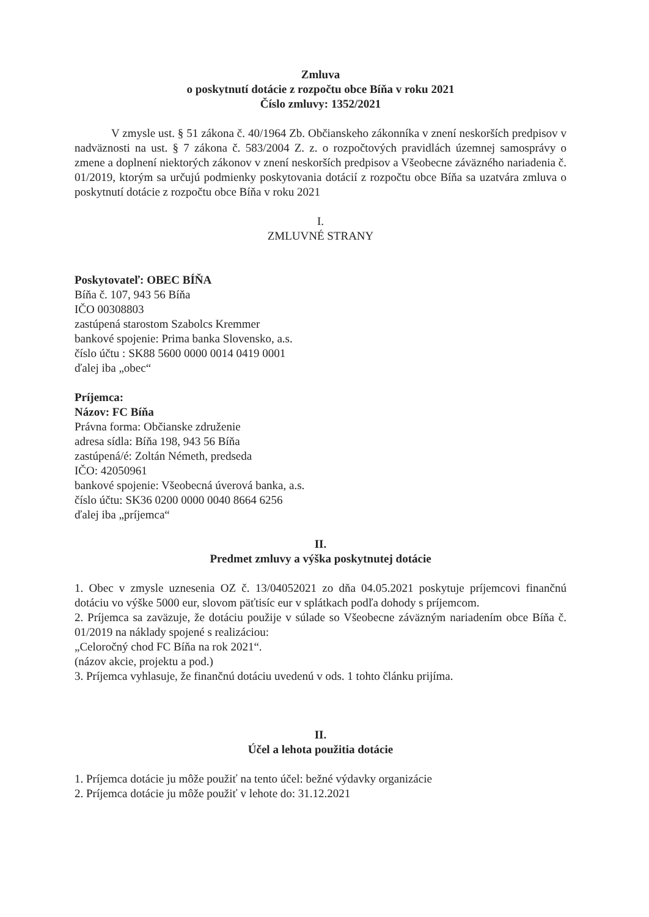Zmluva
o poskytnutí dotácie z rozpočtu obce Bíňa v roku 2021
Číslo zmluvy: 1352/2021
V zmysle ust. § 51 zákona č. 40/1964 Zb. Občianskeho zákonníka v znení neskorších predpisov v nadväznosti na ust. § 7 zákona č. 583/2004 Z. z. o rozpočtových pravidlách územnej samosprávy o zmene a doplnení niektorých zákonov v znení neskorších predpisov a Všeobecne záväzného nariadenia č. 01/2019, ktorým sa určujú podmienky poskytovania dotácií z rozpočtu obce Bíňa sa uzatvára zmluva o poskytnutí dotácie z rozpočtu obce Bíňa v roku 2021
I.
ZMLUVNÉ STRANY
Poskytovateľ: OBEC BÍŇA
Bíňa č. 107, 943 56 Bíňa
IČO 00308803
zastúpená starostom Szabolcs Kremmer
bankové spojenie: Prima banka Slovensko, a.s.
číslo účtu : SK88 5600 0000 0014 0419 0001
ďalej iba „obec“
Príjemca:
Názov: FC Bíňa
Právna forma: Občianske združenie
adresa sídla: Bíňa 198, 943 56 Bíňa
zastúpená/é: Zoltán Németh, predseda
IČO: 42050961
bankové spojenie: Všeobecná úverová banka, a.s.
číslo účtu: SK36 0200 0000 0040 8664 6256
ďalej iba „príjemca“
II.
Predmet zmluvy a výška poskytnutej dotácie
1. Obec v zmysle uznesenia OZ č. 13/04052021 zo dňa 04.05.2021 poskytuje príjemcovi finančnú dotáciu vo výške 5000 eur, slovom päťtisíc eur v splátkach podľa dohody s príjemcom.
2. Príjemca sa zaväzuje, že dotáciu použije v súlade so Všeobecne záväzným nariadením obce Bíňa č. 01/2019 na náklady spojené s realizáciou:
„Celoročný chod FC Bíňa na rok 2021“.
(názov akcie, projektu a pod.)
3. Príjemca vyhlasuje, že finančnú dotáciu uvedenú v ods. 1 tohto článku prijíma.
II.
Účel a lehota použitia dotácie
1. Príjemca dotácie ju môže použiť na tento účel: bežné výdavky organizácie
2. Príjemca dotácie ju môže použiť v lehote do: 31.12.2021